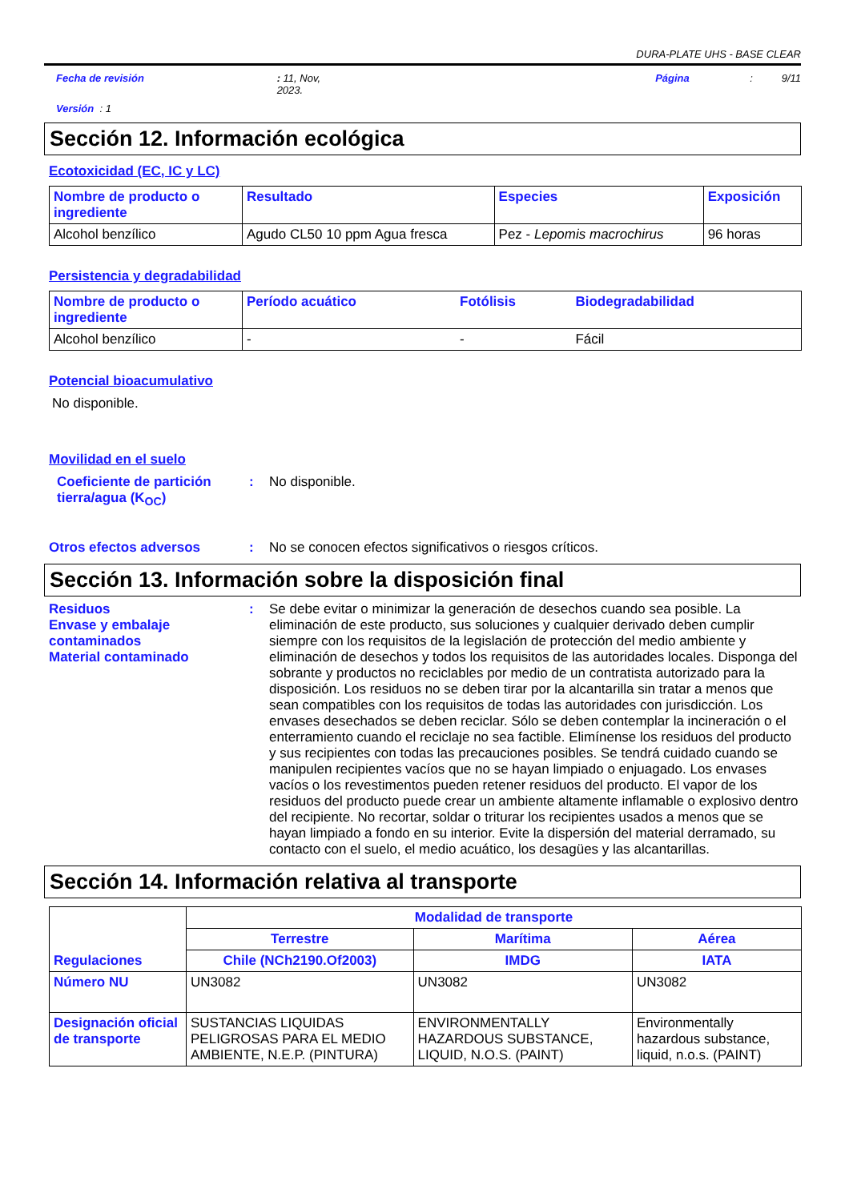DURA-PLATE UHS - BASE CLEAR
Fecha de revisión: 11, Nov,
2023. Página: 9/11
Versión : 1
Sección 12. Información ecológica
Ecotoxicidad (EC, IC y LC)
| Nombre de producto o ingrediente | Resultado | Especies | Exposición |
| --- | --- | --- | --- |
| Alcohol benzílico | Agudo CL50 10 ppm Agua fresca | Pez - Lepomis macrochirus | 96 horas |
Persistencia y degradabilidad
| Nombre de producto o ingrediente | Período acuático | Fotólisis | Biodegradabilidad |
| --- | --- | --- | --- |
| Alcohol benzílico | - | - | Fácil |
Potencial bioacumulativo
No disponible.
Movilidad en el suelo
Coeficiente de partición tierra/agua (K<sub>OC</sub>): No disponible.
Otros efectos adversos: No se conocen efectos significativos o riesgos críticos.
Sección 13. Información sobre la disposición final
Residuos
Envase y embalaje contaminados
Material contaminado: Se debe evitar o minimizar la generación de desechos cuando sea posible. La eliminación de este producto, sus soluciones y cualquier derivado deben cumplir siempre con los requisitos de la legislación de protección del medio ambiente y eliminación de desechos y todos los requisitos de las autoridades locales. Disponga del sobrante y productos no reciclables por medio de un contratista autorizado para la disposición. Los residuos no se deben tirar por la alcantarilla sin tratar a menos que sean compatibles con los requisitos de todas las autoridades con jurisdicción. Los envases desechados se deben reciclar. Sólo se deben contemplar la incineración o el enterramiento cuando el reciclaje no sea factible. Elimínense los residuos del producto y sus recipientes con todas las precauciones posibles. Se tendrá cuidado cuando se manipulen recipientes vacíos que no se hayan limpiado o enjuagado. Los envases vacíos o los revestimentos pueden retener residuos del producto. El vapor de los residuos del producto puede crear un ambiente altamente inflamable o explosivo dentro del recipiente. No recortar, soldar o triturar los recipientes usados a menos que se hayan limpiado a fondo en su interior. Evite la dispersión del material derramado, su contacto con el suelo, el medio acuático, los desagües y las alcantarillas.
Sección 14. Información relativa al transporte
| Regulaciones | Modalidad de transporte | | |
| --- | --- | --- | --- |
| | Terrestre | Marítima | Aérea |
| | Chile (NCh2190.Of2003) | IMDG | IATA |
| Número NU | UN3082 | UN3082 | UN3082 |
| Designación oficial de transporte | SUSTANCIAS LIQUIDAS PELIGROSAS PARA EL MEDIO AMBIENTE, N.E.P. (PINTURA) | ENVIRONMENTALLY HAZARDOUS SUBSTANCE, LIQUID, N.O.S. (PAINT) | Environmentally hazardous substance, liquid, n.o.s. (PAINT) |